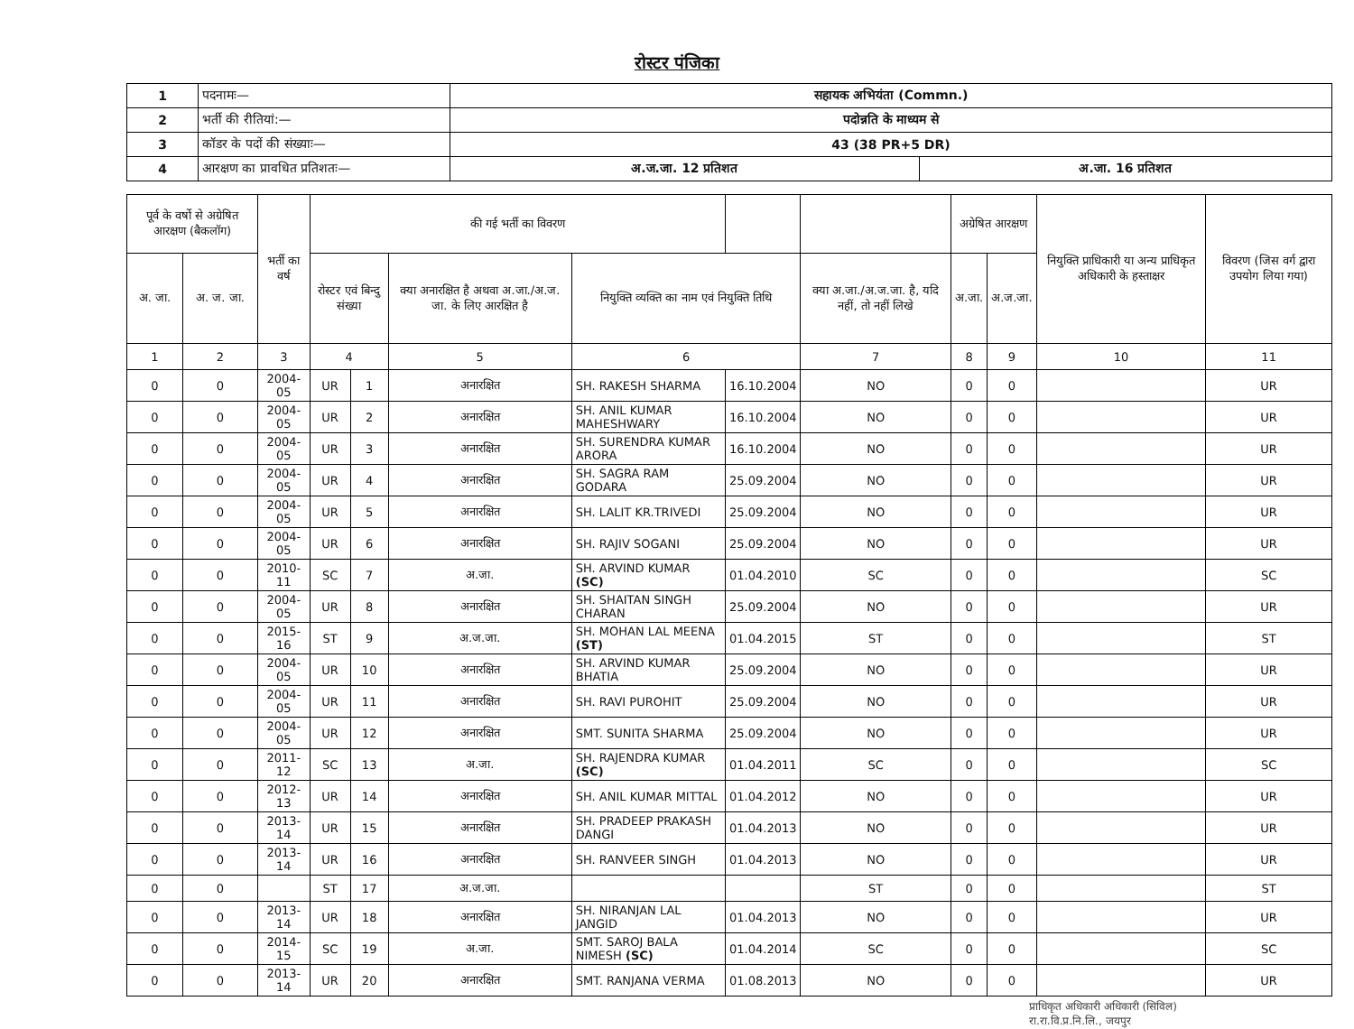रोस्टर पंजिका
| 1 | पदनामः— | सहायक अभियंता (Commn.) | |
| 2 | भर्ती की रीतियां:— | पदोन्नति के माध्यम से | |
| 3 | कॉडर के पदों की संख्याः— | 43 (38 PR+5 DR) | |
| 4 | आरक्षण का प्रावधित प्रतिशतः— | अ.ज.जा. 12 प्रतिशत | अ.जा. 16 प्रतिशत |
| पूर्व के वर्षो से अग्रेषित आरक्षण (बैकलॉग) | | भर्ती का वर्ष | की गई भर्ती का विवरण | | | | | | अग्रेषित आरक्षण | | नियुक्ति प्राधिकारी या अन्य प्राधिकृत अधिकारी के हस्ताक्षर | विवरण (जिस वर्ग द्वारा उपयोग लिया गया) |
| --- | --- | --- | --- | --- | --- | --- | --- | --- | --- | --- | --- | --- |
| अ. जा. | अ. ज. जा. | | रोस्टर एवं बिन्दु संख्या | | क्या अनारक्षित है अथवा अ.जा./अ.ज. जा. के लिए आरक्षित है | नियुक्ति व्यक्ति का नाम एवं नियुक्ति तिथि | | क्या अ.जा./अ.ज.जा. है, यदि नहीं, तो नहीं लिखे | अ.जा. | अ.ज.जा. | | |
| 1 | 2 | 3 | 4 | | 5 | 6 | | 7 | 8 | 9 | 10 | 11 |
| 0 | 0 | 2004-05 | UR | 1 | अनारक्षित | SH. RAKESH SHARMA | 16.10.2004 | NO | 0 | 0 | | UR |
| 0 | 0 | 2004-05 | UR | 2 | अनारक्षित | SH. ANIL KUMAR MAHESHWARY | 16.10.2004 | NO | 0 | 0 | | UR |
| 0 | 0 | 2004-05 | UR | 3 | अनारक्षित | SH. SURENDRA KUMAR ARORA | 16.10.2004 | NO | 0 | 0 | | UR |
| 0 | 0 | 2004-05 | UR | 4 | अनारक्षित | SH. SAGRA RAM GODARA | 25.09.2004 | NO | 0 | 0 | | UR |
| 0 | 0 | 2004-05 | UR | 5 | अनारक्षित | SH. LALIT KR.TRIVEDI | 25.09.2004 | NO | 0 | 0 | | UR |
| 0 | 0 | 2004-05 | UR | 6 | अनारक्षित | SH. RAJIV SOGANI | 25.09.2004 | NO | 0 | 0 | | UR |
| 0 | 0 | 2010-11 | SC | 7 | अ.जा. | SH. ARVIND KUMAR (SC) | 01.04.2010 | SC | 0 | 0 | | SC |
| 0 | 0 | 2004-05 | UR | 8 | अनारक्षित | SH. SHAITAN SINGH CHARAN | 25.09.2004 | NO | 0 | 0 | | UR |
| 0 | 0 | 2015-16 | ST | 9 | अ.ज.जा. | SH. MOHAN LAL MEENA (ST) | 01.04.2015 | ST | 0 | 0 | | ST |
| 0 | 0 | 2004-05 | UR | 10 | अनारक्षित | SH. ARVIND KUMAR BHATIA | 25.09.2004 | NO | 0 | 0 | | UR |
| 0 | 0 | 2004-05 | UR | 11 | अनारक्षित | SH. RAVI PUROHIT | 25.09.2004 | NO | 0 | 0 | | UR |
| 0 | 0 | 2004-05 | UR | 12 | अनारक्षित | SMT. SUNITA SHARMA | 25.09.2004 | NO | 0 | 0 | | UR |
| 0 | 0 | 2011-12 | SC | 13 | अ.जा. | SH. RAJENDRA KUMAR (SC) | 01.04.2011 | SC | 0 | 0 | | SC |
| 0 | 0 | 2012-13 | UR | 14 | अनारक्षित | SH. ANIL KUMAR MITTAL | 01.04.2012 | NO | 0 | 0 | | UR |
| 0 | 0 | 2013-14 | UR | 15 | अनारक्षित | SH. PRADEEP PRAKASH DANGI | 01.04.2013 | NO | 0 | 0 | | UR |
| 0 | 0 | 2013-14 | UR | 16 | अनारक्षित | SH. RANVEER SINGH | 01.04.2013 | NO | 0 | 0 | | UR |
| 0 | 0 | | ST | 17 | अ.ज.जा. | | | ST | 0 | 0 | | ST |
| 0 | 0 | 2013-14 | UR | 18 | अनारक्षित | SH. NIRANJAN LAL JANGID | 01.04.2013 | NO | 0 | 0 | | UR |
| 0 | 0 | 2014-15 | SC | 19 | अ.जा. | SMT. SAROJ BALA NIMESH (SC) | 01.04.2014 | SC | 0 | 0 | | SC |
| 0 | 0 | 2013-14 | UR | 20 | अनारक्षित | SMT. RANJANA VERMA | 01.08.2013 | NO | 0 | 0 | | UR |
प्राधिकृत अधिकारी अधिकारी (सिविल)
रा.रा.वि.प्र.नि.लि., जयपुर